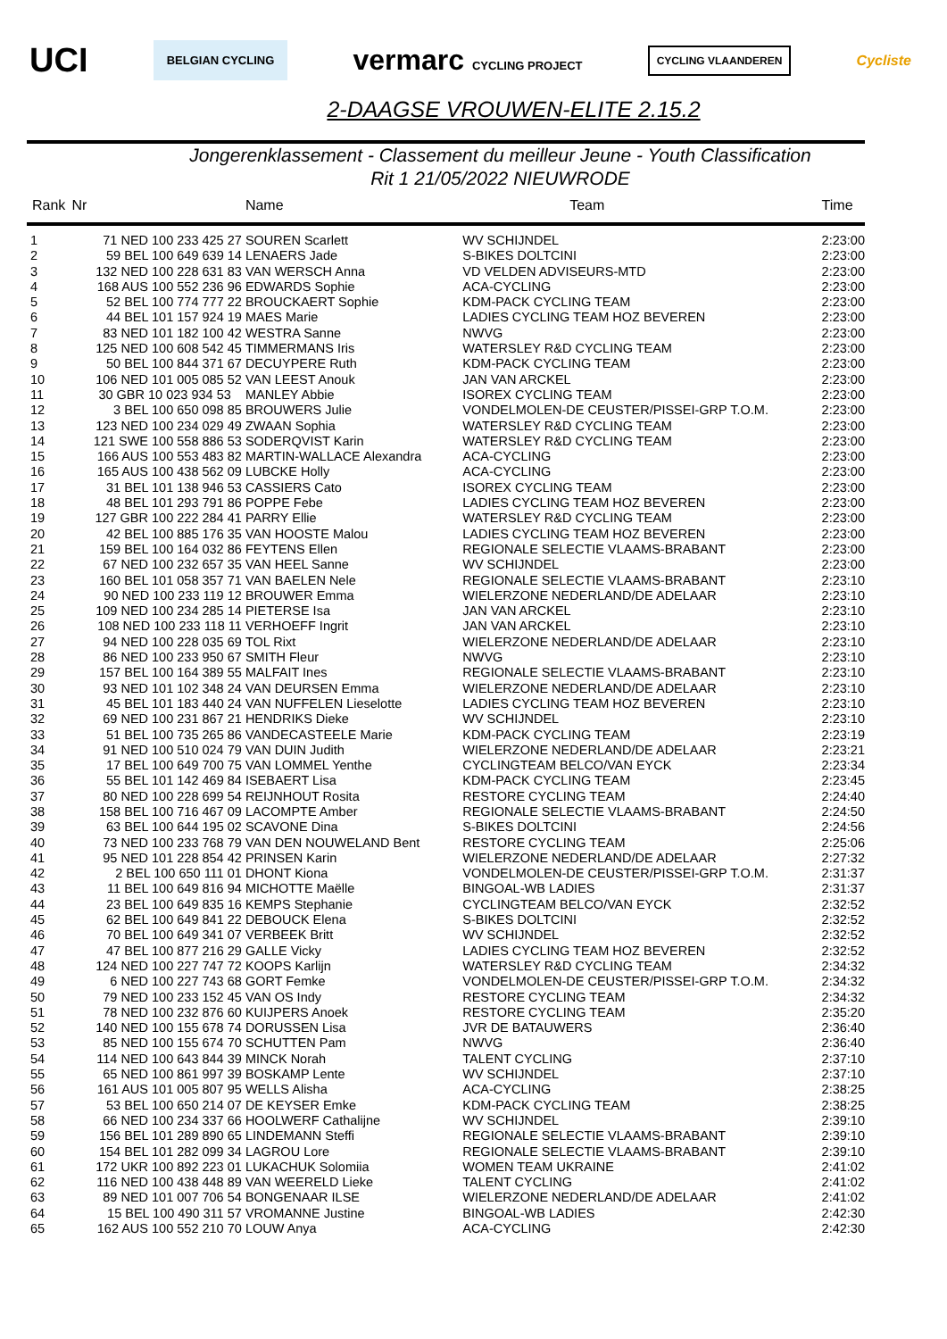UCI BELGIAN CYCLING vermarc CYCLING PROJECT CYCLING VLAANDEREN Cycliste
2-DAAGSE VROUWEN-ELITE 2.15.2
Jongerenklassement - Classement du meilleur Jeune - Youth Classification
Rit 1 21/05/2022 NIEUWRODE
| Rank | Nr | Name | Team | Time |
| --- | --- | --- | --- | --- |
| 1 | 71 NED 100 233 425 27 | SOUREN Scarlett | WV SCHIJNDEL | 2:23:00 |
| 2 | 59 BEL 100 649 639 14 | LENAERS Jade | S-BIKES DOLTCINI | 2:23:00 |
| 3 | 132 NED 100 228 631 83 | VAN WERSCH Anna | VD VELDEN ADVISEURS-MTD | 2:23:00 |
| 4 | 168 AUS 100 552 236 96 | EDWARDS Sophie | ACA-CYCLING | 2:23:00 |
| 5 | 52 BEL 100 774 777 22 | BROUCKAERT Sophie | KDM-PACK CYCLING TEAM | 2:23:00 |
| 6 | 44 BEL 101 157 924 19 | MAES Marie | LADIES CYCLING TEAM HOZ BEVEREN | 2:23:00 |
| 7 | 83 NED 101 182 100 42 | WESTRA Sanne | NWVG | 2:23:00 |
| 8 | 125 NED 100 608 542 45 | TIMMERMANS Iris | WATERSLEY R&D CYCLING TEAM | 2:23:00 |
| 9 | 50 BEL 100 844 371 67 | DECUYPERE Ruth | KDM-PACK CYCLING TEAM | 2:23:00 |
| 10 | 106 NED 101 005 085 52 | VAN LEEST Anouk | JAN VAN ARCKEL | 2:23:00 |
| 11 | 30 GBR 10 023 934 53 | MANLEY Abbie | ISOREX CYCLING TEAM | 2:23:00 |
| 12 | 3 BEL 100 650 098 85 | BROUWERS Julie | VONDELMOLEN-DE CEUSTER/PISSEI-GRP T.O.M. | 2:23:00 |
| 13 | 123 NED 100 234 029 49 | ZWAAN Sophia | WATERSLEY R&D CYCLING TEAM | 2:23:00 |
| 14 | 121 SWE 100 558 886 53 | SODERQVIST Karin | WATERSLEY R&D CYCLING TEAM | 2:23:00 |
| 15 | 166 AUS 100 553 483 82 | MARTIN-WALLACE Alexandra | ACA-CYCLING | 2:23:00 |
| 16 | 165 AUS 100 438 562 09 | LUBCKE Holly | ACA-CYCLING | 2:23:00 |
| 17 | 31 BEL 101 138 946 53 | CASSIERS Cato | ISOREX CYCLING TEAM | 2:23:00 |
| 18 | 48 BEL 101 293 791 86 | POPPE Febe | LADIES CYCLING TEAM HOZ BEVEREN | 2:23:00 |
| 19 | 127 GBR 100 222 284 41 | PARRY Ellie | WATERSLEY R&D CYCLING TEAM | 2:23:00 |
| 20 | 42 BEL 100 885 176 35 | VAN HOOSTE Malou | LADIES CYCLING TEAM HOZ BEVEREN | 2:23:00 |
| 21 | 159 BEL 100 164 032 86 | FEYTENS Ellen | REGIONALE SELECTIE VLAAMS-BRABANT | 2:23:00 |
| 22 | 67 NED 100 232 657 35 | VAN HEEL Sanne | WV SCHIJNDEL | 2:23:00 |
| 23 | 160 BEL 101 058 357 71 | VAN BAELEN Nele | REGIONALE SELECTIE VLAAMS-BRABANT | 2:23:10 |
| 24 | 90 NED 100 233 119 12 | BROUWER Emma | WIELERZONE NEDERLAND/DE ADELAAR | 2:23:10 |
| 25 | 109 NED 100 234 285 14 | PIETERSE Isa | JAN VAN ARCKEL | 2:23:10 |
| 26 | 108 NED 100 233 118 11 | VERHOEFF Ingrit | JAN VAN ARCKEL | 2:23:10 |
| 27 | 94 NED 100 228 035 69 | TOL Rixt | WIELERZONE NEDERLAND/DE ADELAAR | 2:23:10 |
| 28 | 86 NED 100 233 950 67 | SMITH Fleur | NWVG | 2:23:10 |
| 29 | 157 BEL 100 164 389 55 | MALFAIT Ines | REGIONALE SELECTIE VLAAMS-BRABANT | 2:23:10 |
| 30 | 93 NED 101 102 348 24 | VAN DEURSEN Emma | WIELERZONE NEDERLAND/DE ADELAAR | 2:23:10 |
| 31 | 45 BEL 101 183 440 24 | VAN NUFFELEN Lieselotte | LADIES CYCLING TEAM HOZ BEVEREN | 2:23:10 |
| 32 | 69 NED 100 231 867 21 | HENDRIKS Dieke | WV SCHIJNDEL | 2:23:10 |
| 33 | 51 BEL 100 735 265 86 | VANDECASTEELE Marie | KDM-PACK CYCLING TEAM | 2:23:19 |
| 34 | 91 NED 100 510 024 79 | VAN DUIN Judith | WIELERZONE NEDERLAND/DE ADELAAR | 2:23:21 |
| 35 | 17 BEL 100 649 700 75 | VAN LOMMEL Yenthe | CYCLINGTEAM BELCO/VAN EYCK | 2:23:34 |
| 36 | 55 BEL 101 142 469 84 | ISEBAERT Lisa | KDM-PACK CYCLING TEAM | 2:23:45 |
| 37 | 80 NED 100 228 699 54 | REIJNHOUT Rosita | RESTORE CYCLING TEAM | 2:24:40 |
| 38 | 158 BEL 100 716 467 09 | LACOMPTE Amber | REGIONALE SELECTIE VLAAMS-BRABANT | 2:24:50 |
| 39 | 63 BEL 100 644 195 02 | SCAVONE Dina | S-BIKES DOLTCINI | 2:24:56 |
| 40 | 73 NED 100 233 768 79 | VAN DEN NOUWELAND Bent | RESTORE CYCLING TEAM | 2:25:06 |
| 41 | 95 NED 101 228 854 42 | PRINSEN Karin | WIELERZONE NEDERLAND/DE ADELAAR | 2:27:32 |
| 42 | 2 BEL 100 650 111 01 | DHONT Kiona | VONDELMOLEN-DE CEUSTER/PISSEI-GRP T.O.M. | 2:31:37 |
| 43 | 11 BEL 100 649 816 94 | MICHOTTE Maëlle | BINGOAL-WB LADIES | 2:31:37 |
| 44 | 23 BEL 100 649 835 16 | KEMPS Stephanie | CYCLINGTEAM BELCO/VAN EYCK | 2:32:52 |
| 45 | 62 BEL 100 649 841 22 | DEBOUCK Elena | S-BIKES DOLTCINI | 2:32:52 |
| 46 | 70 BEL 100 649 341 07 | VERBEEK Britt | WV SCHIJNDEL | 2:32:52 |
| 47 | 47 BEL 100 877 216 29 | GALLE Vicky | LADIES CYCLING TEAM HOZ BEVEREN | 2:32:52 |
| 48 | 124 NED 100 227 747 72 | KOOPS Karlijn | WATERSLEY R&D CYCLING TEAM | 2:34:32 |
| 49 | 6 NED 100 227 743 68 | GORT Femke | VONDELMOLEN-DE CEUSTER/PISSEI-GRP T.O.M. | 2:34:32 |
| 50 | 79 NED 100 233 152 45 | VAN OS Indy | RESTORE CYCLING TEAM | 2:34:32 |
| 51 | 78 NED 100 232 876 60 | KUIJPERS Anoek | RESTORE CYCLING TEAM | 2:35:20 |
| 52 | 140 NED 100 155 678 74 | DORUSSEN Lisa | JVR DE BATAUWERS | 2:36:40 |
| 53 | 85 NED 100 155 674 70 | SCHUTTEN Pam | NWVG | 2:36:40 |
| 54 | 114 NED 100 643 844 39 | MINCK Norah | TALENT CYCLING | 2:37:10 |
| 55 | 65 NED 100 861 997 39 | BOSKAMP Lente | WV SCHIJNDEL | 2:37:10 |
| 56 | 161 AUS 101 005 807 95 | WELLS Alisha | ACA-CYCLING | 2:38:25 |
| 57 | 53 BEL 100 650 214 07 | DE KEYSER Emke | KDM-PACK CYCLING TEAM | 2:38:25 |
| 58 | 66 NED 100 234 337 66 | HOOLWERF Cathalijne | WV SCHIJNDEL | 2:39:10 |
| 59 | 156 BEL 101 289 890 65 | LINDEMANN Steffi | REGIONALE SELECTIE VLAAMS-BRABANT | 2:39:10 |
| 60 | 154 BEL 101 282 099 34 | LAGROU Lore | REGIONALE SELECTIE VLAAMS-BRABANT | 2:39:10 |
| 61 | 172 UKR 100 892 223 01 | LUKACHUK Solomiia | WOMEN TEAM UKRAINE | 2:41:02 |
| 62 | 116 NED 100 438 448 89 | VAN WEERELD Lieke | TALENT CYCLING | 2:41:02 |
| 63 | 89 NED 101 007 706 54 | BONGENAAR ILSE | WIELERZONE NEDERLAND/DE ADELAAR | 2:41:02 |
| 64 | 15 BEL 100 490 311 57 | VROMANNE Justine | BINGOAL-WB LADIES | 2:42:30 |
| 65 | 162 AUS 100 552 210 70 | LOUW Anya | ACA-CYCLING | 2:42:30 |